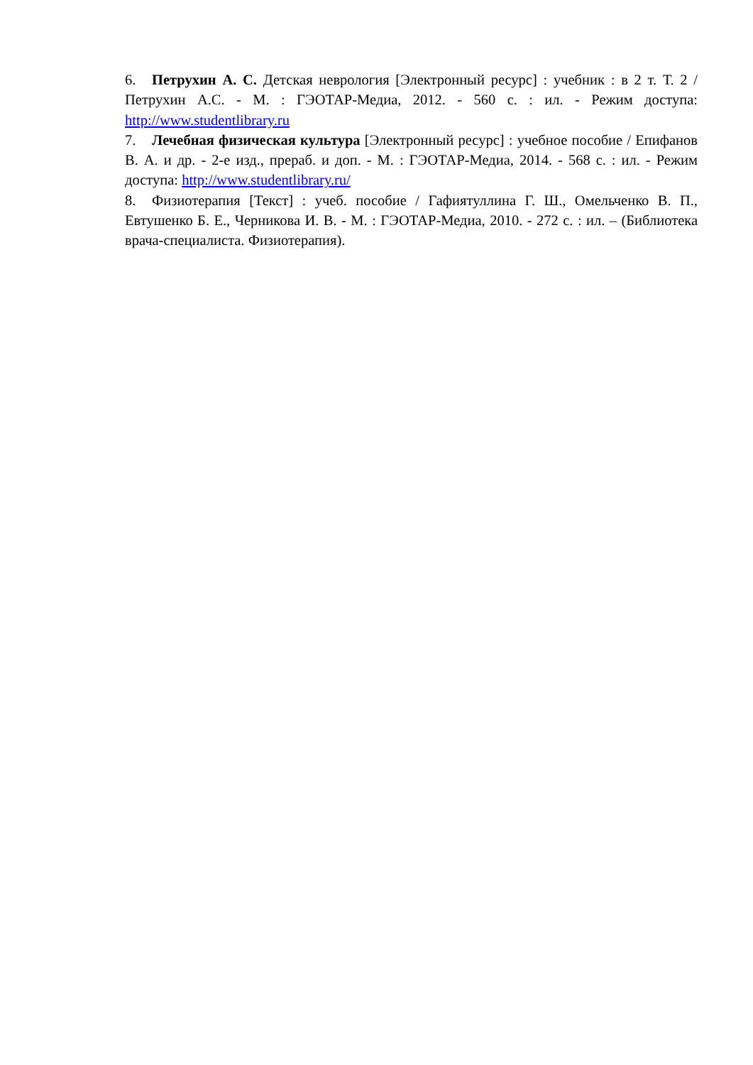6. Петрухин А. С. Детская неврология [Электронный ресурс] : учебник : в 2 т. Т. 2 / Петрухин А.С. - М. : ГЭОТАР-Медиа, 2012. - 560 с. : ил. - Режим доступа: http://www.studentlibrary.ru
7. Лечебная физическая культура [Электронный ресурс] : учебное пособие / Епифанов В. А. и др. - 2-е изд., прераб. и доп. - М. : ГЭОТАР-Медиа, 2014. - 568 с. : ил. - Режим доступа: http://www.studentlibrary.ru/
8. Физиотерапия [Текст] : учеб. пособие / Гафиятуллина Г. Ш., Омельченко В. П., Евтушенко Б. Е., Черникова И. В. - М. : ГЭОТАР-Медиа, 2010. - 272 с. : ил. – (Библиотека врача-специалиста. Физиотерапия).